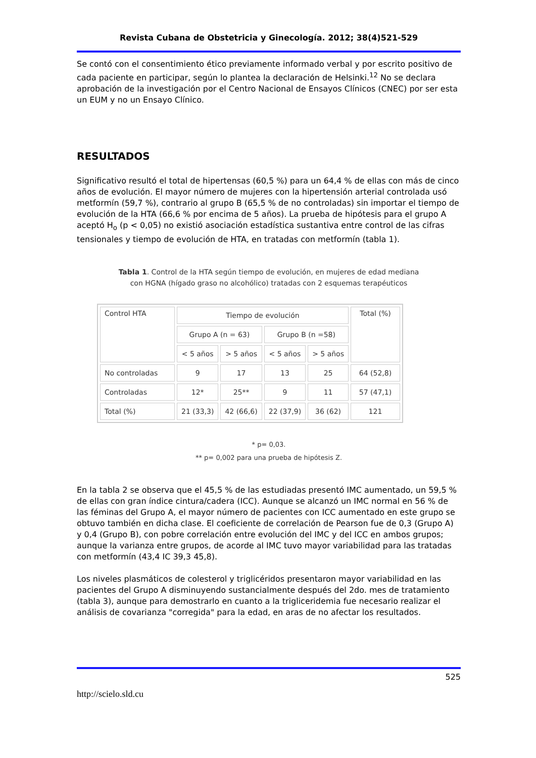Revista Cubana de Obstetricia y Ginecología. 2012; 38(4)521-529
Se contó con el consentimiento ético previamente informado verbal y por escrito positivo de cada paciente en participar, según lo plantea la declaración de Helsinki.<sup>12</sup> No se declara aprobación de la investigación por el Centro Nacional de Ensayos Clínicos (CNEC) por ser esta un EUM y no un Ensayo Clínico.
RESULTADOS
Significativo resultó el total de hipertensas (60,5 %) para un 64,4 % de ellas con más de cinco años de evolución. El mayor número de mujeres con la hipertensión arterial controlada usó metformín (59,7 %), contrario al grupo B (65,5 % de no controladas) sin importar el tiempo de evolución de la HTA (66,6 % por encima de 5 años). La prueba de hipótesis para el grupo A aceptó H<sub>o</sub> (p < 0,05) no existió asociación estadística sustantiva entre control de las cifras tensionales y tiempo de evolución de HTA, en tratadas con metformín (tabla 1).
Tabla 1. Control de la HTA según tiempo de evolución, en mujeres de edad mediana
con HGNA (hígado graso no alcohólico) tratadas con 2 esquemas terapéuticos
| Control HTA | Tiempo de evolución | | | | Total (%) |
| | Grupo A (n = 63) | | Grupo B (n =58) | | |
| | < 5 años | > 5 años | < 5 años | > 5 años | |
| No controladas | 9 | 17 | 13 | 25 | 64 (52,8) |
| Controladas | 12* | 25** | 9 | 11 | 57 (47,1) |
| Total (%) | 21 (33,3) | 42 (66,6) | 22 (37,9) | 36 (62) | 121 |
* p= 0,03.
** p= 0,002 para una prueba de hipótesis Z.
En la tabla 2 se observa que el 45,5 % de las estudiadas presentó IMC aumentado, un 59,5 % de ellas con gran índice cintura/cadera (ICC). Aunque se alcanzó un IMC normal en 56 % de las féminas del Grupo A, el mayor número de pacientes con ICC aumentado en este grupo se obtuvo también en dicha clase. El coeficiente de correlación de Pearson fue de 0,3 (Grupo A) y 0,4 (Grupo B), con pobre correlación entre evolución del IMC y del ICC en ambos grupos; aunque la varianza entre grupos, de acorde al IMC tuvo mayor variabilidad para las tratadas con metformín (43,4 IC 39,3 45,8).
Los niveles plasmáticos de colesterol y triglicéridos presentaron mayor variabilidad en las pacientes del Grupo A disminuyendo sustancialmente después del 2do. mes de tratamiento (tabla 3), aunque para demostrarlo en cuanto a la trigliceridemia fue necesario realizar el análisis de covarianza "corregida" para la edad, en aras de no afectar los resultados.
525
http://scielo.sld.cu